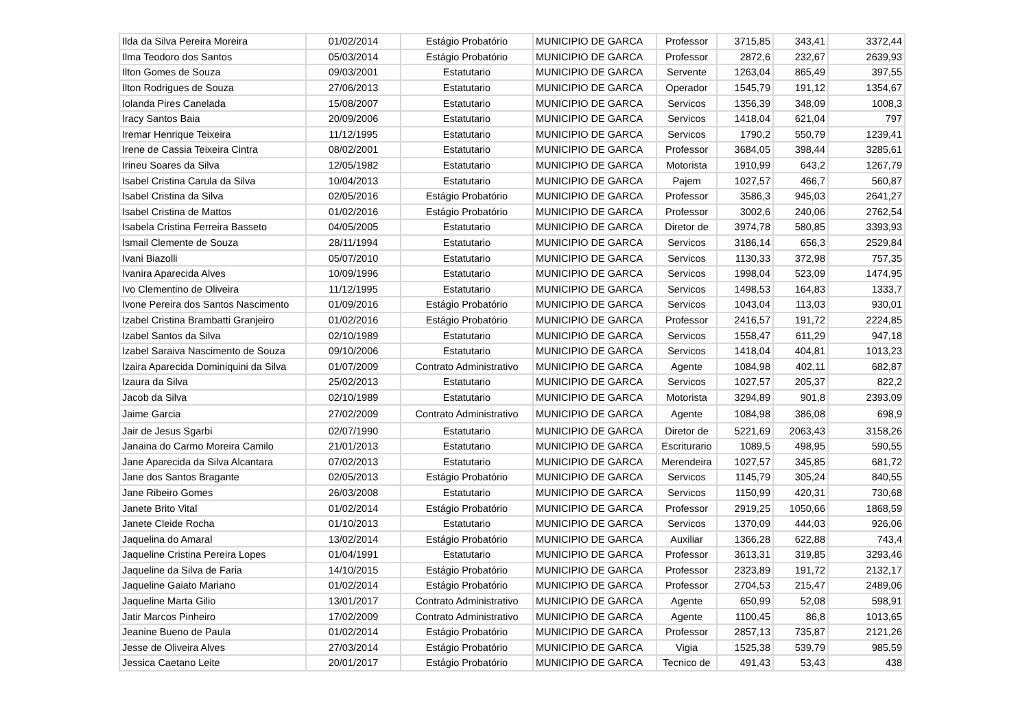| Ilda da Silva Pereira Moreira | 01/02/2014 | Estágio Probatório | MUNICIPIO DE GARCA | Professor | 3715,85 | 343,41 | 3372,44 |
| Ilma Teodoro dos Santos | 05/03/2014 | Estágio Probatório | MUNICIPIO DE GARCA | Professor | 2872,6 | 232,67 | 2639,93 |
| Ilton Gomes de Souza | 09/03/2001 | Estatutario | MUNICIPIO DE GARCA | Servente | 1263,04 | 865,49 | 397,55 |
| Ilton Rodrigues de Souza | 27/06/2013 | Estatutario | MUNICIPIO DE GARCA | Operador | 1545,79 | 191,12 | 1354,67 |
| Iolanda Pires Canelada | 15/08/2007 | Estatutario | MUNICIPIO DE GARCA | Servicos | 1356,39 | 348,09 | 1008,3 |
| Iracy Santos Baia | 20/09/2006 | Estatutario | MUNICIPIO DE GARCA | Servicos | 1418,04 | 621,04 | 797 |
| Iremar Henrique Teixeira | 11/12/1995 | Estatutario | MUNICIPIO DE GARCA | Servicos | 1790,2 | 550,79 | 1239,41 |
| Irene de Cassia Teixeira Cintra | 08/02/2001 | Estatutario | MUNICIPIO DE GARCA | Professor | 3684,05 | 398,44 | 3285,61 |
| Irineu Soares da Silva | 12/05/1982 | Estatutario | MUNICIPIO DE GARCA | Motorista | 1910,99 | 643,2 | 1267,79 |
| Isabel Cristina Carula da Silva | 10/04/2013 | Estatutario | MUNICIPIO DE GARCA | Pajem | 1027,57 | 466,7 | 560,87 |
| Isabel Cristina da Silva | 02/05/2016 | Estágio Probatório | MUNICIPIO DE GARCA | Professor | 3586,3 | 945,03 | 2641,27 |
| Isabel Cristina de Mattos | 01/02/2016 | Estágio Probatório | MUNICIPIO DE GARCA | Professor | 3002,6 | 240,06 | 2762,54 |
| Isabela Cristina Ferreira Basseto | 04/05/2005 | Estatutario | MUNICIPIO DE GARCA | Diretor de | 3974,78 | 580,85 | 3393,93 |
| Ismail Clemente de Souza | 28/11/1994 | Estatutario | MUNICIPIO DE GARCA | Servicos | 3186,14 | 656,3 | 2529,84 |
| Ivani Biazolli | 05/07/2010 | Estatutario | MUNICIPIO DE GARCA | Servicos | 1130,33 | 372,98 | 757,35 |
| Ivanira Aparecida Alves | 10/09/1996 | Estatutario | MUNICIPIO DE GARCA | Servicos | 1998,04 | 523,09 | 1474,95 |
| Ivo Clementino de Oliveira | 11/12/1995 | Estatutario | MUNICIPIO DE GARCA | Servicos | 1498,53 | 164,83 | 1333,7 |
| Ivone Pereira dos Santos Nascimento | 01/09/2016 | Estágio Probatório | MUNICIPIO DE GARCA | Servicos | 1043,04 | 113,03 | 930,01 |
| Izabel Cristina Brambatti Granjeiro | 01/02/2016 | Estágio Probatório | MUNICIPIO DE GARCA | Professor | 2416,57 | 191,72 | 2224,85 |
| Izabel Santos da Silva | 02/10/1989 | Estatutario | MUNICIPIO DE GARCA | Servicos | 1558,47 | 611,29 | 947,18 |
| Izabel Saraiva Nascimento de Souza | 09/10/2006 | Estatutario | MUNICIPIO DE GARCA | Servicos | 1418,04 | 404,81 | 1013,23 |
| Izaira Aparecida Dominiquini da Silva | 01/07/2009 | Contrato Administrativo | MUNICIPIO DE GARCA | Agente | 1084,98 | 402,11 | 682,87 |
| Izaura da Silva | 25/02/2013 | Estatutario | MUNICIPIO DE GARCA | Servicos | 1027,57 | 205,37 | 822,2 |
| Jacob da Silva | 02/10/1989 | Estatutario | MUNICIPIO DE GARCA | Motorista | 3294,89 | 901,8 | 2393,09 |
| Jaime Garcia | 27/02/2009 | Contrato Administrativo | MUNICIPIO DE GARCA | Agente | 1084,98 | 386,08 | 698,9 |
| Jair de Jesus Sgarbi | 02/07/1990 | Estatutario | MUNICIPIO DE GARCA | Diretor de | 5221,69 | 2063,43 | 3158,26 |
| Janaina do Carmo Moreira Camilo | 21/01/2013 | Estatutario | MUNICIPIO DE GARCA | Escriturario | 1089,5 | 498,95 | 590,55 |
| Jane Aparecida da Silva Alcantara | 07/02/2013 | Estatutario | MUNICIPIO DE GARCA | Merendeira | 1027,57 | 345,85 | 681,72 |
| Jane dos Santos Bragante | 02/05/2013 | Estágio Probatório | MUNICIPIO DE GARCA | Servicos | 1145,79 | 305,24 | 840,55 |
| Jane Ribeiro Gomes | 26/03/2008 | Estatutario | MUNICIPIO DE GARCA | Servicos | 1150,99 | 420,31 | 730,68 |
| Janete Brito Vital | 01/02/2014 | Estágio Probatório | MUNICIPIO DE GARCA | Professor | 2919,25 | 1050,66 | 1868,59 |
| Janete Cleide Rocha | 01/10/2013 | Estatutario | MUNICIPIO DE GARCA | Servicos | 1370,09 | 444,03 | 926,06 |
| Jaquelina do Amaral | 13/02/2014 | Estágio Probatório | MUNICIPIO DE GARCA | Auxiliar | 1366,28 | 622,88 | 743,4 |
| Jaqueline Cristina Pereira Lopes | 01/04/1991 | Estatutario | MUNICIPIO DE GARCA | Professor | 3613,31 | 319,85 | 3293,46 |
| Jaqueline da Silva de Faria | 14/10/2015 | Estágio Probatório | MUNICIPIO DE GARCA | Professor | 2323,89 | 191,72 | 2132,17 |
| Jaqueline Gaiato Mariano | 01/02/2014 | Estágio Probatório | MUNICIPIO DE GARCA | Professor | 2704,53 | 215,47 | 2489,06 |
| Jaqueline Marta Gilio | 13/01/2017 | Contrato Administrativo | MUNICIPIO DE GARCA | Agente | 650,99 | 52,08 | 598,91 |
| Jatir Marcos Pinheiro | 17/02/2009 | Contrato Administrativo | MUNICIPIO DE GARCA | Agente | 1100,45 | 86,8 | 1013,65 |
| Jeanine Bueno de Paula | 01/02/2014 | Estágio Probatório | MUNICIPIO DE GARCA | Professor | 2857,13 | 735,87 | 2121,26 |
| Jesse de Oliveira Alves | 27/03/2014 | Estágio Probatório | MUNICIPIO DE GARCA | Vigia | 1525,38 | 539,79 | 985,59 |
| Jessica Caetano Leite | 20/01/2017 | Estágio Probatório | MUNICIPIO DE GARCA | Tecnico de | 491,43 | 53,43 | 438 |